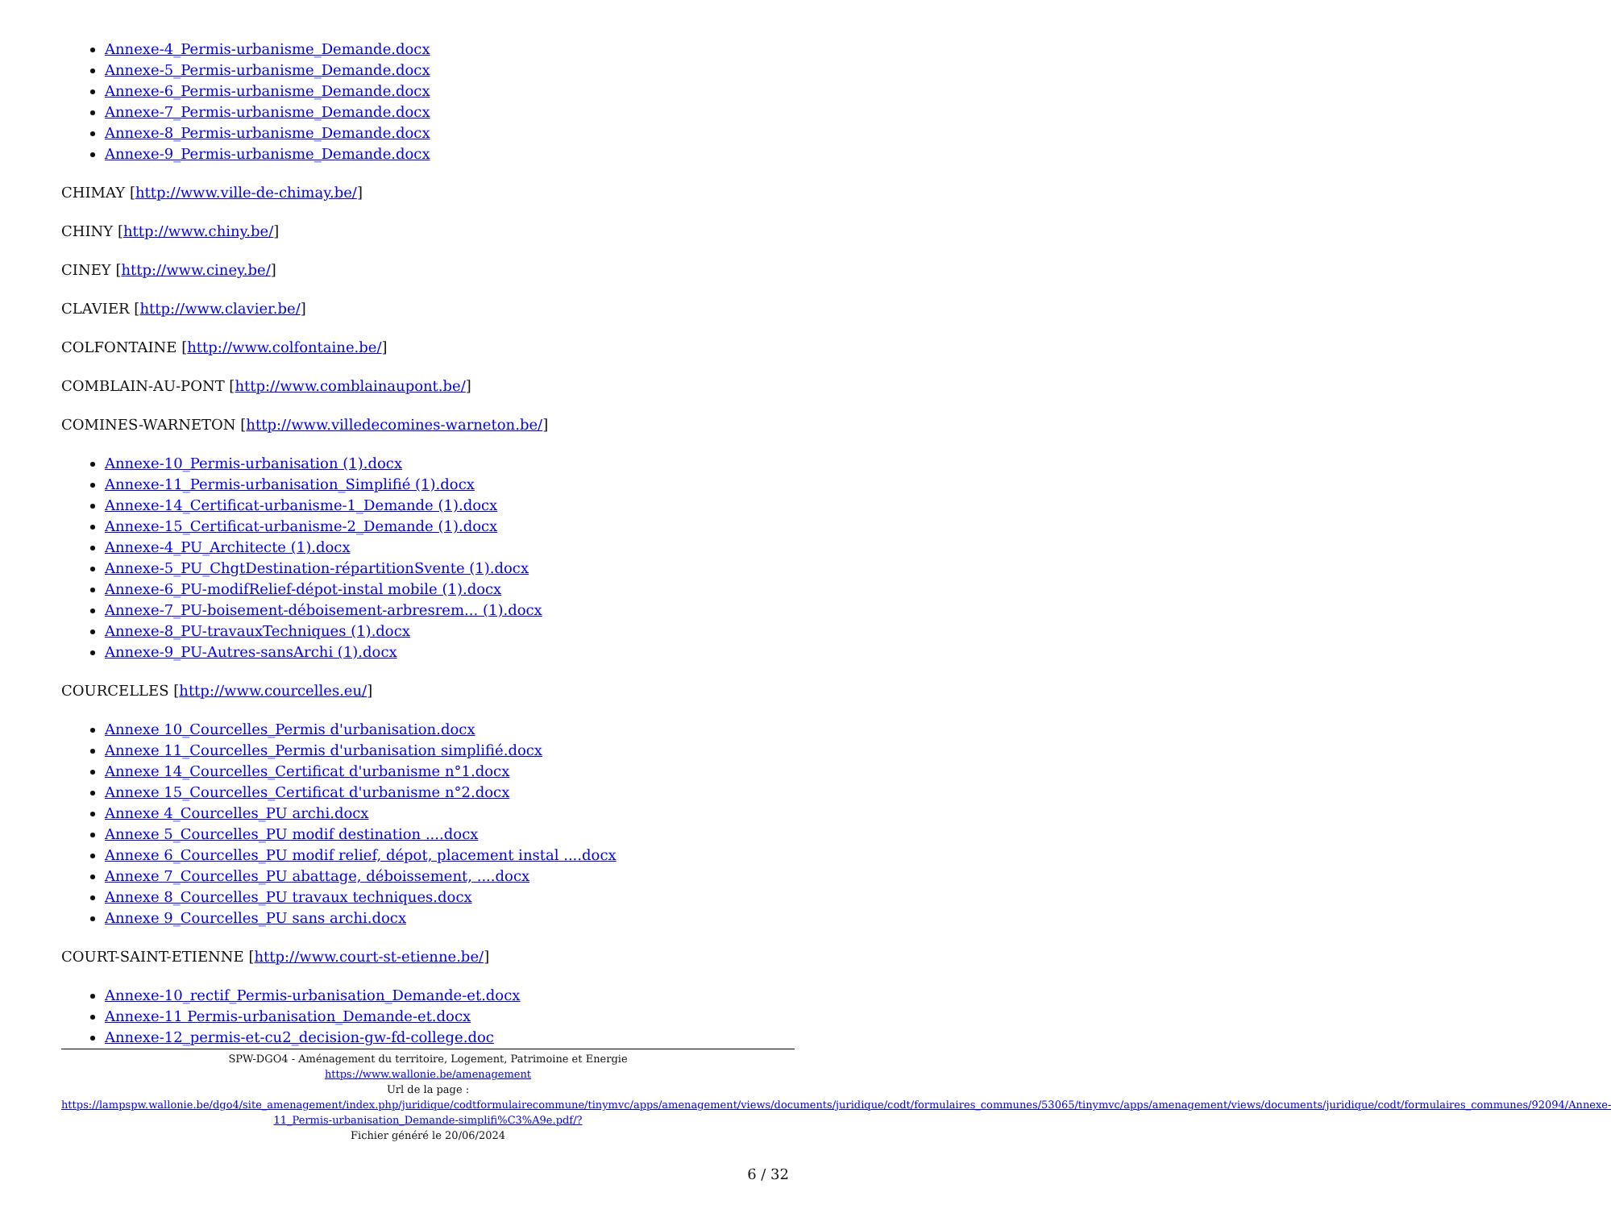Annexe-4_Permis-urbanisme_Demande.docx
Annexe-5_Permis-urbanisme_Demande.docx
Annexe-6_Permis-urbanisme_Demande.docx
Annexe-7_Permis-urbanisme_Demande.docx
Annexe-8_Permis-urbanisme_Demande.docx
Annexe-9_Permis-urbanisme_Demande.docx
CHIMAY [http://www.ville-de-chimay.be/]
CHINY [http://www.chiny.be/]
CINEY [http://www.ciney.be/]
CLAVIER [http://www.clavier.be/]
COLFONTAINE [http://www.colfontaine.be/]
COMBLAIN-AU-PONT [http://www.comblainaupont.be/]
COMINES-WARNETON [http://www.villedecomines-warneton.be/]
Annexe-10_Permis-urbanisation (1).docx
Annexe-11_Permis-urbanisation_Simplifié (1).docx
Annexe-14_Certificat-urbanisme-1_Demande (1).docx
Annexe-15_Certificat-urbanisme-2_Demande (1).docx
Annexe-4_PU_Architecte (1).docx
Annexe-5_PU_ChgtDestination-répartitionSvente (1).docx
Annexe-6_PU-modifRelief-dépot-instal mobile (1).docx
Annexe-7_PU-boisement-déboisement-arbresrem... (1).docx
Annexe-8_PU-travauxTechniques (1).docx
Annexe-9_PU-Autres-sansArchi (1).docx
COURCELLES [http://www.courcelles.eu/]
Annexe 10_Courcelles_Permis d'urbanisation.docx
Annexe 11_Courcelles_Permis d'urbanisation simplifié.docx
Annexe 14_Courcelles_Certificat d'urbanisme n°1.docx
Annexe 15_Courcelles_Certificat d'urbanisme n°2.docx
Annexe 4_Courcelles_PU archi.docx
Annexe 5_Courcelles_PU modif destination ....docx
Annexe 6_Courcelles_PU modif relief, dépot, placement instal ....docx
Annexe 7_Courcelles_PU abattage, déboissement, ....docx
Annexe 8_Courcelles_PU travaux techniques.docx
Annexe 9_Courcelles_PU sans archi.docx
COURT-SAINT-ETIENNE [http://www.court-st-etienne.be/]
Annexe-10_rectif_Permis-urbanisation_Demande-et.docx
Annexe-11 Permis-urbanisation_Demande-et.docx
Annexe-12_permis-et-cu2_decision-gw-fd-college.doc
SPW-DGO4 - Aménagement du territoire, Logement, Patrimoine et Energie
https://www.wallonie.be/amenagement
Url de la page :
https://lampspw.wallonie.be/dgo4/site_amenagement/index.php/juridique/codtformulairecommune/tinymvc/apps/amenagement/views/documents/juridique/codt/formulaires_communes/53065/tinymvc/apps/amenagement/views/documents/juridique/codt/formulaires_communes/92094/Annexe-11_Permis-urbanisation_Demande-simplifi%C3%A9e.pdf/?
Fichier généré le 20/06/2024
6 / 32